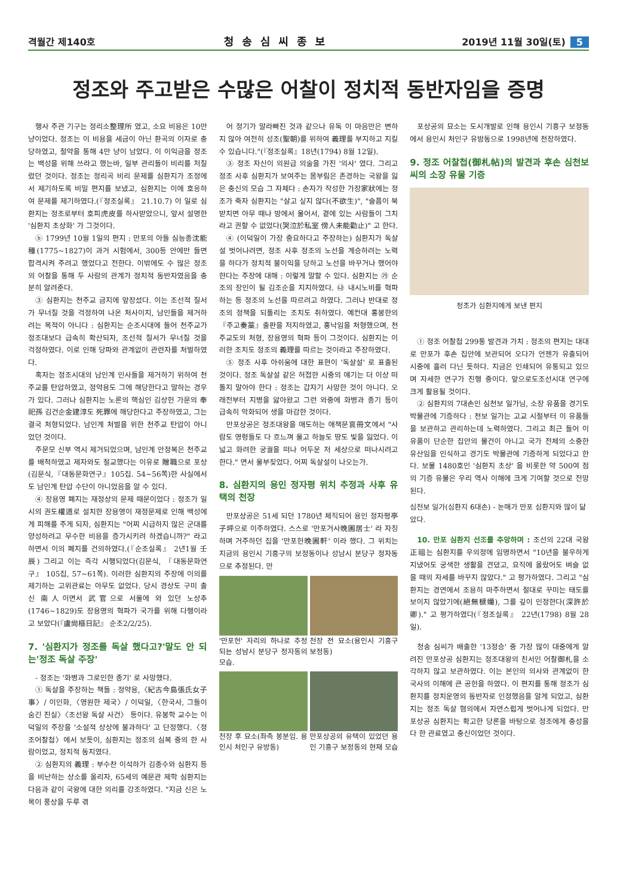격월간 제140호 청송심씨종보 2019년 11월 30일(토) 5
정조와 주고받은 수많은 어찰이 정치적 동반자임을 증명
행사 주관 기구는 정리소整理所 였고, 소요 비용은 10만 냥이었다. 정조는 이 비용을 세금이 아닌 환곡의 이자로 충당하였고, 절약을 통해 4만 냥이 남았다. 이 이익금을 정조는 백성을 위해 쓰라고 했는바, 일부 관리들이 비리를 저질렀던 것이다. 정조는 정리곡 비리 문제를 심환지가 조정에서 제기하도록 비밀 편지를 보냈고, 심환지는 이에 호응하여 문제를 제기하였다.(『정조실록』 21.10.7) 이 일로 심환지는 정조로부터 호피虎皮를 하사받았으니, 앞서 설명한 '심환지 초상화' 가 그것이다.
ⓑ 1799년 10월 1일의 편지 : 만포의 아들 심능종沈能種(1775~1827)이 과거 시험에서, 300등 안에만 들면 합격시켜 주려고 했었다고 전한다. 이밖에도 수 많은 정조의 어찰을 통해 두 사람의 관계가 정치적 동반자였음을 충분히 알려준다.
③ 심환지는 천주교 금지에 앞장섰다. 이는 조선적 질서가 무너질 것을 걱정하여 나온 처사이지, 남인들을 제거하려는 목적이 아니다 : 심환지는 순조시대에 들어 천주교가 정조대보다 급속히 확산되자, 조선적 질서가 무너질 것을 걱정하였다. 이로 인해 당파와 관계없이 관련자를 처벌하였다.
혹자는 정조시대의 남인계 인사들을 제거하기 위하여 천주교를 탄압하였고, 정약용도 그에 해당한다고 말하는 경우가 있다. 그러나 심환지는 노론의 핵심인 김상헌 가문의 奉祀孫 김건순金建淳도 死罪에 해당한다고 주장하였고, 그는 결국 처형되었다. 남인계 처벌을 위한 천주교 탄압이 아니었던 것이다.
주문모 신부 역시 제거되었으며, 남인계 안정복은 천주교를 배척하였고 제자와도 절교했다는 이유로 贈職으로 포상(김문식,『대동문화연구』105집. 54~56쪽)한 사실에서도 남인계 탄압 수단이 아니었음을 알 수 있다.
④ 장용영 폐지는 재정상의 문제 때문이었다 : 정조가 일시의 권도權道로 설치한 장용영이 재정문제로 인해 백성에게 피해를 주게 되자, 심환지는 "어찌 시급하지 않은 군대를 양성하려고 무수한 비용을 증가시키려 하겠습니까?" 라고 하면서 이의 폐지를 건의하였다.(『순조실록』 2년1월 壬辰) 그리고 이는 즉각 시행되었다(김문식, 『대동문화연구』 105집, 57~61쪽). 이러한 심환지의 주장에 이의를 제기하는 고위관료는 아무도 없었다. 당시 경상도 구미 출신 南人이면서 武官으로 서울에 와 있던 노상추(1746~1829)도 장용영의 혁파가 국가를 위해 다행이라고 보았다(『盧尙樞日記』 순조2/2/25).
7. '심환지가 정조를 독살 했다고?'말도 안 되는'정조 독살 주장'
- 정조는 '화병과 그로인한 종기' 로 사망했다.
① 독살을 주장하는 책들 : 정약용,〈紀古今島張氏女子事〉/ 이인화,〈영원한 제국〉/ 이덕일,〈한국사, 그들이 숨긴 진실〉〈조선왕 독살 사건〉 등이다. 유봉학 교수는 이덕일의 주장을 '소설적 상상에 불과하다' 고 단정했다.〈정조어찰첩〉에서 보듯이, 심환지는 정조의 심복 중의 한 사람이었고, 정치적 동지였다.
② 심환지의 義理 : 부수찬 이석하가 김종수와 심환지 등을 비난하는 상소를 올리자, 65세의 예문관 제학 심환지는 다음과 같이 국왕에 대한 의리를 강조하였다. "지금 신은 노목이 풍상을 두루 겪
어 정기가 말라빠진 것과 같으나 유독 이 마음만은 변하지 않아 여전히 성조(聖朝)를 위하여 義理를 부지하고 지킬 수 있습니다."(『정조실록』18년(1794) 8월 12일).
③ 정조 자신이 의원급 의술을 가진 '의사' 였다. 그리고 정조 사후 심환지가 보여주는 몸부림은 존경하는 국왕을 잃은 충신의 모습 그 자체다 : 손자가 작성한 가장家狀에는 정조가 죽자 심환지는 "살고 싶지 않다(不欲生)", "슬픔이 북받치면 아무 때나 방에서 울어서, 곁에 있는 사람들이 그치라고 권할 수 없었다(哭泣於私室 傍人未能勸止)" 고 한다.
④ (이덕일이 가장 중요하다고 주장하는) 심환지가 독살설 벗어나려면, 정조 사후 정조의 노선을 계승하려는 노력을 하다가 정치적 불이익을 당하고 노선을 바꾸거나 했어야 한다는 주장에 대해 : 이렇게 말할 수 있다. 심환지는 ㉮ 순조의 장인이 될 김조순을 지지하였다. ㉯ 내시노비를 혁파하는 등 정조의 노선을 따르려고 하였다. 그러나 반대로 정조의 정책을 되돌리는 조치도 취하였다. 예컨대 홍봉한의 『주고奏藁』출판을 저지하였고, 홍낙임을 처형했으며, 천주교도의 처형, 장용영의 혁파 등이 그것이다. 심환지는 이러한 조치도 정조의 義理를 따르는 것이라고 주장하였다.
⑤ 정조 사후 아쉬움에 대한 표현이 '독살설' 로 표출된 것이다. 정조 독살설 같은 허접한 시중의 얘기는 더 이상 떠 돌지 말아야 한다 : 정조는 갑자기 사망한 것이 아니다. 오래전부터 지병을 앓아왔고 그런 와중에 화병과 종기 등이 급속히 악화되어 생을 마감한 것이다.
만포상공은 정조대왕을 애도하는 애책문哀冊文에서 "사람도 영령들도 다 흐느껴 울고 하늘도 땅도 빛을 잃었다. 이 넓고 화려한 궁궐을 떠나 어두운 저 세상으로 떠나시려고 한다." 면서 울부짖었다. 어찌 독살설이 나오는가.
8. 심환지의 용인 정자평 위치 추정과 사후 유택의 천장
만포상공은 51세 되던 1780년 체직되어 용인 정자평亭子坪으로 이주하였다. 스스로 '만포거사晩圃居士' 라 자칭하며 거주하던 집을 '만포헌晩圃軒' 이라 했다. 그 위치는 지금의 용인시 기흥구의 보정동이나 성남시 분당구 정자동으로 추정된다. 만
'만포헌' 자리의 하나로 추정되는 성남시 분당구 정자동의 모습.
천장 전 묘소(용인시 기흥구 보정동)
천장 후 묘소(좌측 봉분임. 용인시 처인구 유방동)
만포상공의 유택이 있었던 용인 기흥구 보정동의 현재 모습
포상공의 묘소는 도시개발로 인해 용인시 기흥구 보정동에서 용인시 처인구 유방동으로 1998년에 천장하였다.
9. 정조 어찰첩(御札帖)의 발견과 후손 심천보 씨의 소장 유물 기증
정조가 심환지에게 보낸 편지
① 정조 어찰첩 299통 발견과 가치 : 정조의 편지는 대대로 만포가 후손 집안에 보관되어 오다가 언젠가 유출되어 시중에 흘러 다닌 듯하다. 지금은 인쇄되어 유통되고 있으며 자세한 연구가 진행 중이다. 앞으로도조선시대 연구에 크게 활용될 것이다.
② 심환지의 7대손인 심천보 일가님, 소장 유품을 경기도 박물관에 기증하다 : 천보 일가는 고교 시절부터 이 유품들을 보관하고 관리하는데 노력하였다. 그리고 최근 들어 이 유품이 단순한 집안의 물건이 아니고 국가 전체의 소중한 유산임을 인식하고 경기도 박물관에 기증하게 되었다고 한다. 보물 1480호인 '심환지 초상' 을 비롯한 약 500여 점의 기증 유물은 우리 역사 이해에 크게 기여할 것으로 전망된다.
심천보 일가(심환지 6대손) - 눈매가 만포 심환지와 많이 닮았다.
10. 만포 심환지 선조를 추앙하며 : 조선의 22대 국왕 正祖는 심환지를 우의정에 임명하면서 "10년을 불우하게 지냈어도 궁색한 생활을 견뎠고, 요직에 올랐어도 벼슬 없을 때의 자세를 바꾸지 않았다." 고 평가하였다. 그리고 "심환지는 경연에서 조용히 마주하면서 절대로 꾸미는 태도를 보이지 않았기에(絕無榹孏), 그를 깊이 인정한다(深許於卿)." 고 평가하였다(『정조실록』 22년(1798) 8월 28일).
청송 심씨가 배출한 '13정승' 중 가장 많이 대중에게 알려진 만포상공 심환지는 정조대왕의 친서인 어찰御札을 소각하지 않고 보관하였다. 이는 본인의 의사와 관계없이 한국사의 이해에 큰 공헌을 하였다. 이 편지를 통해 정조가 심환지를 정치운영의 동반자로 인정했음을 알게 되었고, 심환지는 정조 독살 혐의에서 자연스럽게 벗어나게 되었다. 만포상공 심환지는 확고한 당론을 바탕으로 정조에게 충성을 다 한 관료였고 충신이었던 것이다.